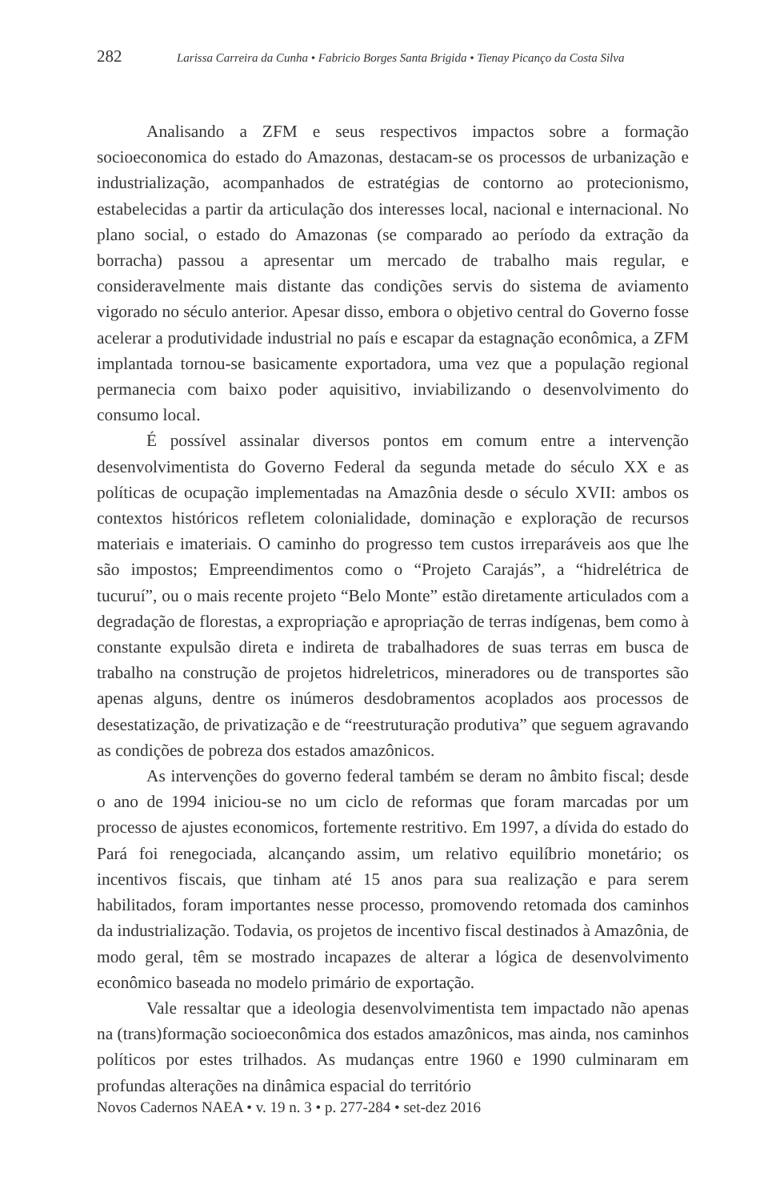282 Larissa Carreira da Cunha • Fabricio Borges Santa Brigida • Tienay Picanço da Costa Silva
Analisando a ZFM e seus respectivos impactos sobre a formação socioeconomica do estado do Amazonas, destacam-se os processos de urbanização e industrialização, acompanhados de estratégias de contorno ao protecionismo, estabelecidas a partir da articulação dos interesses local, nacional e internacional. No plano social, o estado do Amazonas (se comparado ao período da extração da borracha) passou a apresentar um mercado de trabalho mais regular, e consideravelmente mais distante das condições servis do sistema de aviamento vigorado no século anterior. Apesar disso, embora o objetivo central do Governo fosse acelerar a produtividade industrial no país e escapar da estagnação econômica, a ZFM implantada tornou-se basicamente exportadora, uma vez que a população regional permanecia com baixo poder aquisitivo, inviabilizando o desenvolvimento do consumo local.
É possível assinalar diversos pontos em comum entre a intervenção desenvolvimentista do Governo Federal da segunda metade do século XX e as políticas de ocupação implementadas na Amazônia desde o século XVII: ambos os contextos históricos refletem colonialidade, dominação e exploração de recursos materiais e imateriais. O caminho do progresso tem custos irreparáveis aos que lhe são impostos; Empreendimentos como o “Projeto Carajás”, a “hidrelétrica de tucuruí”, ou o mais recente projeto “Belo Monte” estão diretamente articulados com a degradação de florestas, a expropriação e apropriação de terras indígenas, bem como à constante expulsão direta e indireta de trabalhadores de suas terras em busca de trabalho na construção de projetos hidreletricos, mineradores ou de transportes são apenas alguns, dentre os inúmeros desdobramentos acoplados aos processos de desestatização, de privatização e de “reestruturação produtiva” que seguem agravando as condições de pobreza dos estados amazônicos.
As intervenções do governo federal também se deram no âmbito fiscal; desde o ano de 1994 iniciou-se no um ciclo de reformas que foram marcadas por um processo de ajustes economicos, fortemente restritivo. Em 1997, a dívida do estado do Pará foi renegociada, alcançando assim, um relativo equilíbrio monetário; os incentivos fiscais, que tinham até 15 anos para sua realização e para serem habilitados, foram importantes nesse processo, promovendo retomada dos caminhos da industrialização. Todavia, os projetos de incentivo fiscal destinados à Amazônia, de modo geral, têm se mostrado incapazes de alterar a lógica de desenvolvimento econômico baseada no modelo primário de exportação.
Vale ressaltar que a ideologia desenvolvimentista tem impactado não apenas na (trans)formação socioeconômica dos estados amazônicos, mas ainda, nos caminhos políticos por estes trilhados. As mudanças entre 1960 e 1990 culminaram em profundas alterações na dinâmica espacial do território
Novos Cadernos NAEA • v. 19 n. 3 • p. 277-284 • set-dez 2016